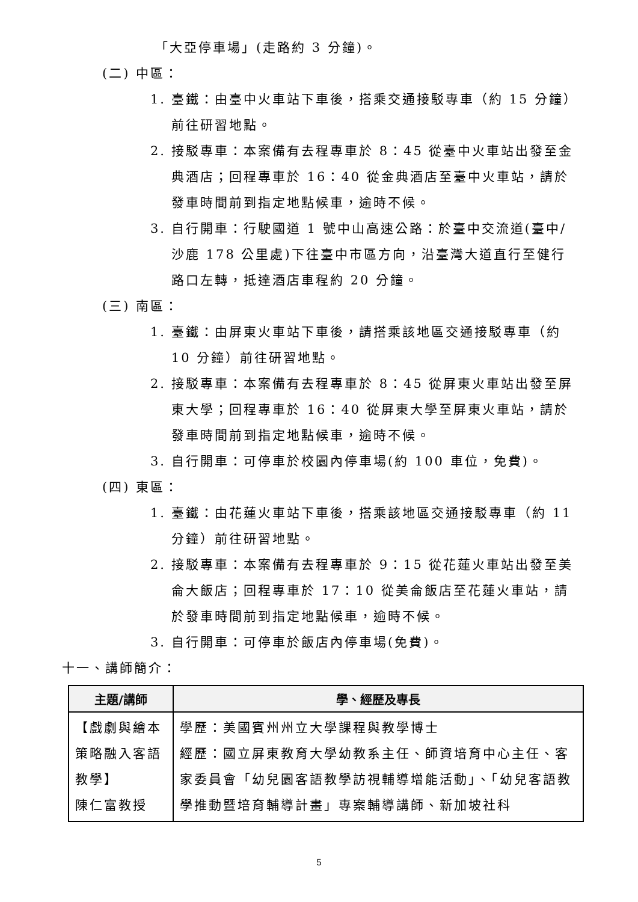「大亞停車場」(走路約 3 分鐘)。
(二) 中區：
1. 臺鐵：由臺中火車站下車後，搭乘交通接駁專車（約 15 分鐘）前往研習地點。
2. 接駁專車：本案備有去程專車於 8：45 從臺中火車站出發至金典酒店；回程專車於 16：40 從金典酒店至臺中火車站，請於發車時間前到指定地點候車，逾時不候。
3. 自行開車：行駛國道 1 號中山高速公路：於臺中交流道(臺中/沙鹿 178 公里處)下往臺中市區方向，沿臺灣大道直行至健行路口左轉，抵達酒店車程約 20 分鐘。
(三) 南區：
1. 臺鐵：由屏東火車站下車後，請搭乘該地區交通接駁專車（約 10 分鐘）前往研習地點。
2. 接駁專車：本案備有去程專車於 8：45 從屏東火車站出發至屏東大學；回程專車於 16：40 從屏東大學至屏東火車站，請於發車時間前到指定地點候車，逾時不候。
3. 自行開車：可停車於校園內停車場(約 100 車位，免費)。
(四) 東區：
1. 臺鐵：由花蓮火車站下車後，搭乘該地區交通接駁專車（約 11 分鐘）前往研習地點。
2. 接駁專車：本案備有去程專車於 9：15 從花蓮火車站出發至美侖大飯店；回程專車於 17：10 從美侖飯店至花蓮火車站，請於發車時間前到指定地點候車，逾時不候。
3. 自行開車：可停車於飯店內停車場(免費)。
十一、講師簡介：
| 主題/講師 | 學、經歷及專長 |
| --- | --- |
| 【戲劇與繪本策略融入客語教學】 陳仁富教授 | 學歷：美國賓州州立大學課程與教學博士 經歷：國立屏東教育大學幼教系主任、師資培育中心主任、客家委員會「幼兒園客語教學訪視輔導增能活動」、「幼兒客語教學推動暨培育輔導計畫」專案輔導講師、新加坡社科 |
5